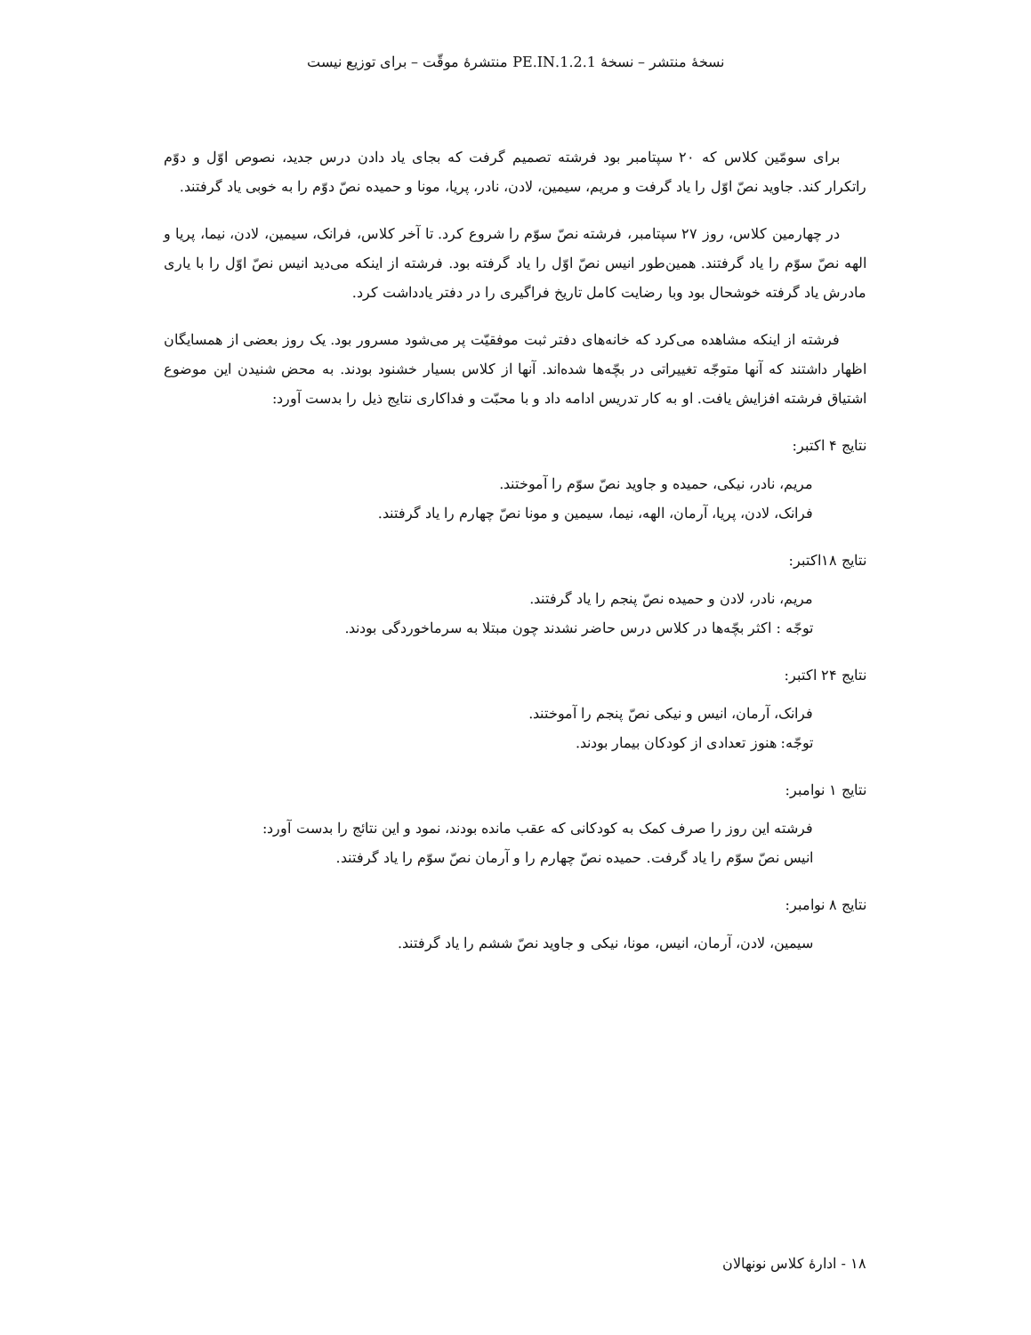نسخهٔ منتشر – نسخهٔ 1.2.1.PE.IN منتشرهٔ موقّت – برای توزیع نیست
برای سومّین کلاس که ۲۰ سپتامبر بود فرشته تصمیم گرفت که بجای یاد دادن درس جدید، نصوص اوّل و دوّم راتکرار کند. جاوید نصّ اوّل را یاد گرفت و مریم، سیمین، لادن، نادر، پریا، مونا و حمیده نصّ دوّم را به خوبی یاد گرفتند.
در چهارمین کلاس، روز ۲۷ سپتامبر، فرشته نصّ سوّم را شروع کرد. تا آخر کلاس، فرانک، سیمین، لادن، نیما، پریا و الهه نصّ سوّم را یاد گرفتند. همین‌طور انیس نصّ اوّل را یاد گرفته بود. فرشته از اینکه می‌دید انیس نصّ اوّل را با یاری مادرش یاد گرفته خوشحال بود وبا رضایت کامل تاریخ فراگیری را در دفتر یادداشت کرد.
فرشته از اینکه مشاهده می‌کرد که خانه‌های دفتر ثبت موفقیّت پر می‌شود مسرور بود. یک روز بعضی از همسایگان اظهار داشتند که آنها متوجّه تغییراتی در بچّه‌ها شده‌اند. آنها از کلاس بسیار خشنود بودند. به محض شنیدن این موضوع اشتیاق فرشته افزایش یافت. او به کار تدریس ادامه داد و با محبّت و فداکاری نتایج ذیل را بدست آورد:
نتایج ۴ اکتبر:
مریم، نادر، نیکی، حمیده و جاوید نصّ سوّم را آموختند.
فرانک، لادن، پریا، آرمان، الهه، نیما، سیمین و مونا نصّ چهارم را یاد گرفتند.
نتایج ۱۸اکتبر:
مریم، نادر، لادن و حمیده نصّ پنجم را یاد گرفتند.
توجّه : اکثر بچّه‌ها در کلاس درس حاضر نشدند چون مبتلا به سرماخوردگی بودند.
نتایج ۲۴ اکتبر:
فرانک، آرمان، انیس و نیکی نصّ پنجم را آموختند.
توجّه: هنوز تعدادی از کودکان بیمار بودند.
نتایج ۱ نوامبر:
فرشته این روز را صرف کمک به کودکانی که عقب مانده بودند، نمود و این نتائج را بدست آورد:
انیس نصّ سوّم را یاد گرفت. حمیده نصّ چهارم را و آرمان نصّ سوّم را یاد گرفتند.
نتایج ۸ نوامبر:
سیمین، لادن، آرمان، انیس، مونا، نیکی و جاوید نصّ ششم را یاد گرفتند.
۱۸ - ادارهٔ کلاس نونهالان